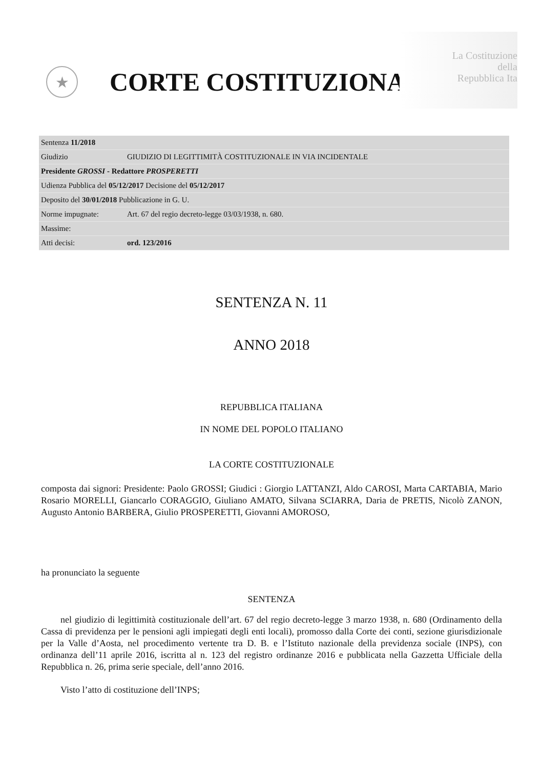La Costituzione
della
Repubblica Ita
★
CORTE COSTITUZIONALE
| Sentenza 11/2018 | |
| Giudizio | GIUDIZIO DI LEGITTIMITÀ COSTITUZIONALE IN VIA INCIDENTALE |
| Presidente GROSSI - Redattore PROSPERETTI | |
| Udienza Pubblica del 05/12/2017 Decisione del 05/12/2017 | |
| Deposito del 30/01/2018 Pubblicazione in G. U. | |
| Norme impugnate: | Art. 67 del regio decreto-legge 03/03/1938, n. 680. |
| Massime: | |
| Atti decisi: | ord. 123/2016 |
SENTENZA N. 11
ANNO 2018
REPUBBLICA ITALIANA
IN NOME DEL POPOLO ITALIANO
LA CORTE COSTITUZIONALE
composta dai signori: Presidente: Paolo GROSSI; Giudici : Giorgio LATTANZI, Aldo CAROSI, Marta CARTABIA, Mario Rosario MORELLI, Giancarlo CORAGGIO, Giuliano AMATO, Silvana SCIARRA, Daria de PRETIS, Nicolò ZANON, Augusto Antonio BARBERA, Giulio PROSPERETTI, Giovanni AMOROSO,
ha pronunciato la seguente
SENTENZA
nel giudizio di legittimità costituzionale dell’art. 67 del regio decreto-legge 3 marzo 1938, n. 680 (Ordinamento della Cassa di previdenza per le pensioni agli impiegati degli enti locali), promosso dalla Corte dei conti, sezione giurisdizionale per la Valle d’Aosta, nel procedimento vertente tra D. B. e l’Istituto nazionale della previdenza sociale (INPS), con ordinanza dell’11 aprile 2016, iscritta al n. 123 del registro ordinanze 2016 e pubblicata nella Gazzetta Ufficiale della Repubblica n. 26, prima serie speciale, dell’anno 2016.
Visto l’atto di costituzione dell’INPS;